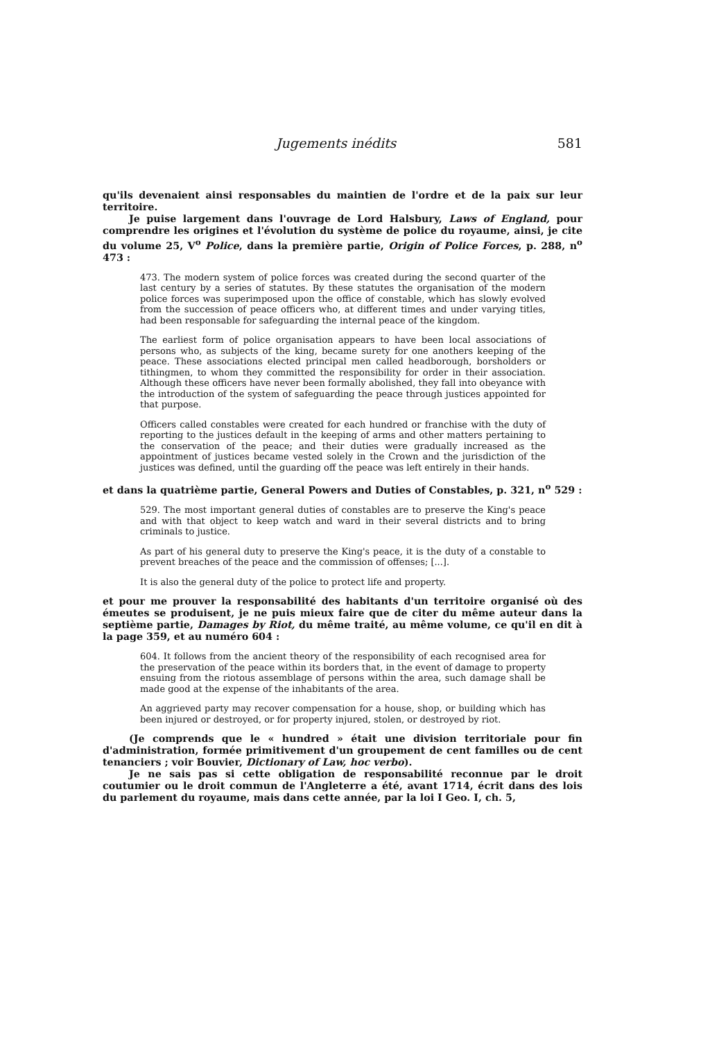Jugements inédits 581
qu'ils devenaient ainsi responsables du maintien de l'ordre et de la paix sur leur territoire.
Je puise largement dans l'ouvrage de Lord Halsbury, Laws of England, pour comprendre les origines et l'évolution du système de police du royaume, ainsi, je cite du volume 25, V<sup>o</sup> Police, dans la première partie, Origin of Police Forces, p. 288, n<sup>o</sup> 473 :
473. The modern system of police forces was created during the second quarter of the last century by a series of statutes. By these statutes the organisation of the modern police forces was superimposed upon the office of constable, which has slowly evolved from the succession of peace officers who, at different times and under varying titles, had been responsable for safeguarding the internal peace of the kingdom.
The earliest form of police organisation appears to have been local associations of persons who, as subjects of the king, became surety for one anothers keeping of the peace. These associations elected principal men called headborough, borsholders or tithingmen, to whom they committed the responsibility for order in their association. Although these officers have never been formally abolished, they fall into obeyance with the introduction of the system of safeguarding the peace through justices appointed for that purpose.
Officers called constables were created for each hundred or franchise with the duty of reporting to the justices default in the keeping of arms and other matters pertaining to the conservation of the peace; and their duties were gradually increased as the appointment of justices became vested solely in the Crown and the jurisdiction of the justices was defined, until the guarding off the peace was left entirely in their hands.
et dans la quatrième partie, General Powers and Duties of Constables, p. 321, n<sup>o</sup> 529 :
529. The most important general duties of constables are to preserve the King's peace and with that object to keep watch and ward in their several districts and to bring criminals to justice.
As part of his general duty to preserve the King's peace, it is the duty of a constable to prevent breaches of the peace and the commission of offenses; [...].
It is also the general duty of the police to protect life and property.
et pour me prouver la responsabilité des habitants d'un territoire organisé où des émeutes se produisent, je ne puis mieux faire que de citer du même auteur dans la septième partie, Damages by Riot, du même traité, au même volume, ce qu'il en dit à la page 359, et au numéro 604 :
604. It follows from the ancient theory of the responsibility of each recognised area for the preservation of the peace within its borders that, in the event of damage to property ensuing from the riotous assemblage of persons within the area, such damage shall be made good at the expense of the inhabitants of the area.
An aggrieved party may recover compensation for a house, shop, or building which has been injured or destroyed, or for property injured, stolen, or destroyed by riot.
(Je comprends que le « hundred » était une division territoriale pour fin d'administration, formée primitivement d'un groupement de cent familles ou de cent tenanciers ; voir Bouvier, Dictionary of Law, hoc verbo).
Je ne sais pas si cette obligation de responsabilité reconnue par le droit coutumier ou le droit commun de l'Angleterre a été, avant 1714, écrit dans des lois du parlement du royaume, mais dans cette année, par la loi I Geo. I, ch. 5,